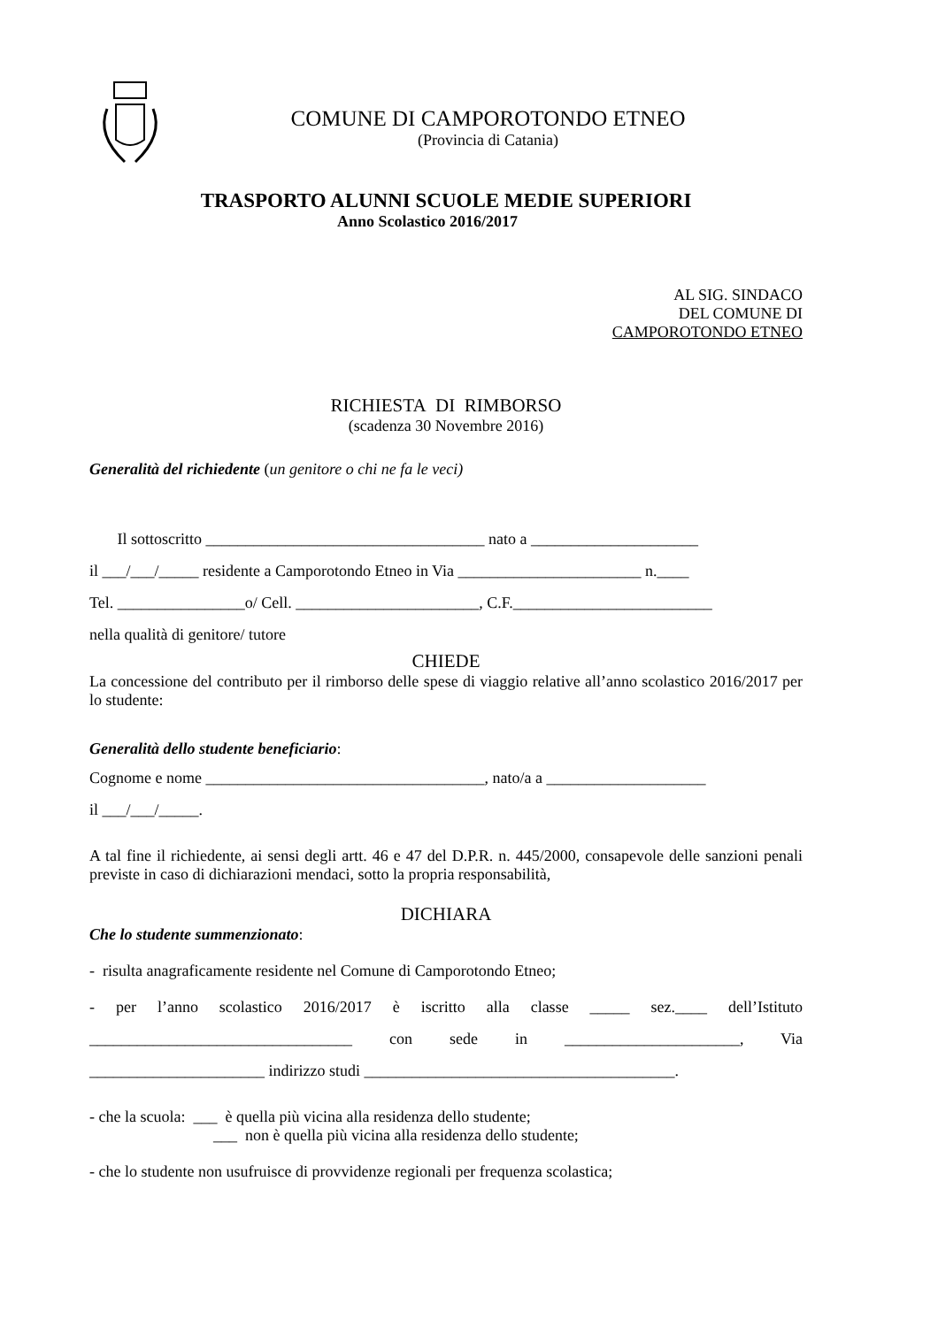COMUNE DI CAMPOROTONDO ETNEO
(Provincia di Catania)
TRASPORTO ALUNNI SCUOLE MEDIE SUPERIORI
Anno Scolastico 2016/2017
AL SIG. SINDACO
DEL COMUNE DI
CAMPOROTONDO ETNEO
RICHIESTA DI RIMBORSO
(scadenza 30 Novembre 2016)
Generalità del richiedente (un genitore o chi ne fa le veci)
Il sottoscritto ___________________________________ nato a _____________________
il ___/___/_____ residente a Camporotondo Etneo in Via _______________________ n.____
Tel. ________________o/ Cell. _______________________, C.F._________________________
nella qualità di genitore/ tutore
CHIEDE
La concessione del contributo per il rimborso delle spese di viaggio relative all’anno scolastico 2016/2017 per lo studente:
Generalità dello studente beneficiario:
Cognome e nome ___________________________________, nato/a a ____________________
il ___/___/_____.
A tal fine il richiedente, ai sensi degli artt. 46 e 47 del D.P.R. n. 445/2000, consapevole delle sanzioni penali previste in caso di dichiarazioni mendaci, sotto la propria responsabilità,
DICHIARA
Che lo studente summenzionato:
- risulta anagraficamente residente nel Comune di Camporotondo Etneo;
- per l’anno scolastico 2016/2017 è iscritto alla classe _____ sez.____ dell’Istituto _________________________________ con sede in ______________________, Via ______________________ indirizzo studi _______________________________________.
- che la scuola: ___ è quella più vicina alla residenza dello studente;
___ non è quella più vicina alla residenza dello studente;
- che lo studente non usufruisce di provvidenze regionali per frequenza scolastica;